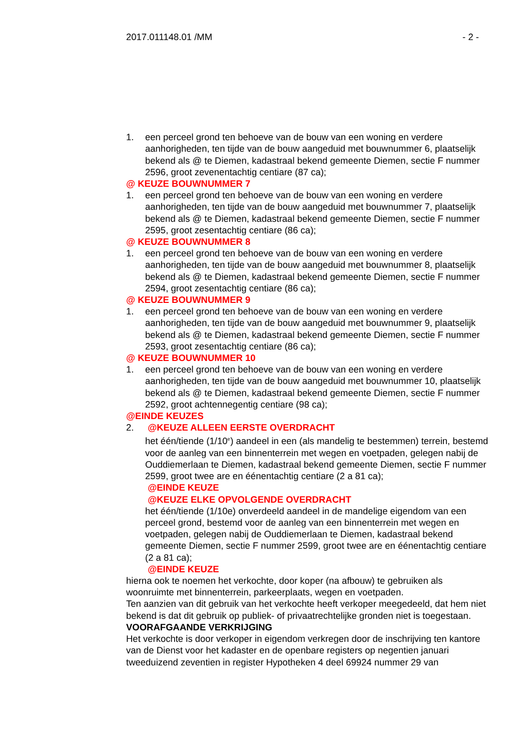2017.011148.01 /MM - 2 -
1. een perceel grond ten behoeve van de bouw van een woning en verdere aanhorigheden, ten tijde van de bouw aangeduid met bouwnummer 6, plaatselijk bekend als @ te Diemen, kadastraal bekend gemeente Diemen, sectie F nummer 2596, groot zevenentachtig centiare (87 ca);
@ KEUZE BOUWNUMMER 7
1. een perceel grond ten behoeve van de bouw van een woning en verdere aanhorigheden, ten tijde van de bouw aangeduid met bouwnummer 7, plaatselijk bekend als @ te Diemen, kadastraal bekend gemeente Diemen, sectie F nummer 2595, groot zesentachtig centiare (86 ca);
@ KEUZE BOUWNUMMER 8
1. een perceel grond ten behoeve van de bouw van een woning en verdere aanhorigheden, ten tijde van de bouw aangeduid met bouwnummer 8, plaatselijk bekend als @ te Diemen, kadastraal bekend gemeente Diemen, sectie F nummer 2594, groot zesentachtig centiare (86 ca);
@ KEUZE BOUWNUMMER 9
1. een perceel grond ten behoeve van de bouw van een woning en verdere aanhorigheden, ten tijde van de bouw aangeduid met bouwnummer 9, plaatselijk bekend als @ te Diemen, kadastraal bekend gemeente Diemen, sectie F nummer 2593, groot zesentachtig centiare (86 ca);
@ KEUZE BOUWNUMMER 10
1. een perceel grond ten behoeve van de bouw van een woning en verdere aanhorigheden, ten tijde van de bouw aangeduid met bouwnummer 10, plaatselijk bekend als @ te Diemen, kadastraal bekend gemeente Diemen, sectie F nummer 2592, groot achtennegentig centiare (98 ca);
@EINDE KEUZES
2. @KEUZE ALLEEN EERSTE OVERDRACHT
het één/tiende (1/10<sup>e</sup>) aandeel in een (als mandelig te bestemmen) terrein, bestemd voor de aanleg van een binnenterrein met wegen en voetpaden, gelegen nabij de Ouddiemerlaan te Diemen, kadastraal bekend gemeente Diemen, sectie F nummer 2599, groot twee are en éénentachtig centiare (2 a 81 ca);
@EINDE KEUZE
@KEUZE ELKE OPVOLGENDE OVERDRACHT
het één/tiende (1/10e) onverdeeld aandeel in de mandelige eigendom van een perceel grond, bestemd voor de aanleg van een binnenterrein met wegen en voetpaden, gelegen nabij de Ouddiemerlaan te Diemen, kadastraal bekend gemeente Diemen, sectie F nummer 2599, groot twee are en éénentachtig centiare (2 a 81 ca);
@EINDE KEUZE
hierna ook te noemen het verkochte, door koper (na afbouw) te gebruiken als woonruimte met binnenterrein, parkeerplaats, wegen en voetpaden.
Ten aanzien van dit gebruik van het verkochte heeft verkoper meegedeeld, dat hem niet bekend is dat dit gebruik op publiek- of privaatrechtelijke gronden niet is toegestaan.
VOORAFGAANDE VERKRIJGING
Het verkochte is door verkoper in eigendom verkregen door de inschrijving ten kantore van de Dienst voor het kadaster en de openbare registers op negentien januari tweeduizend zeventien in register Hypotheken 4 deel 69924 nummer 29 van